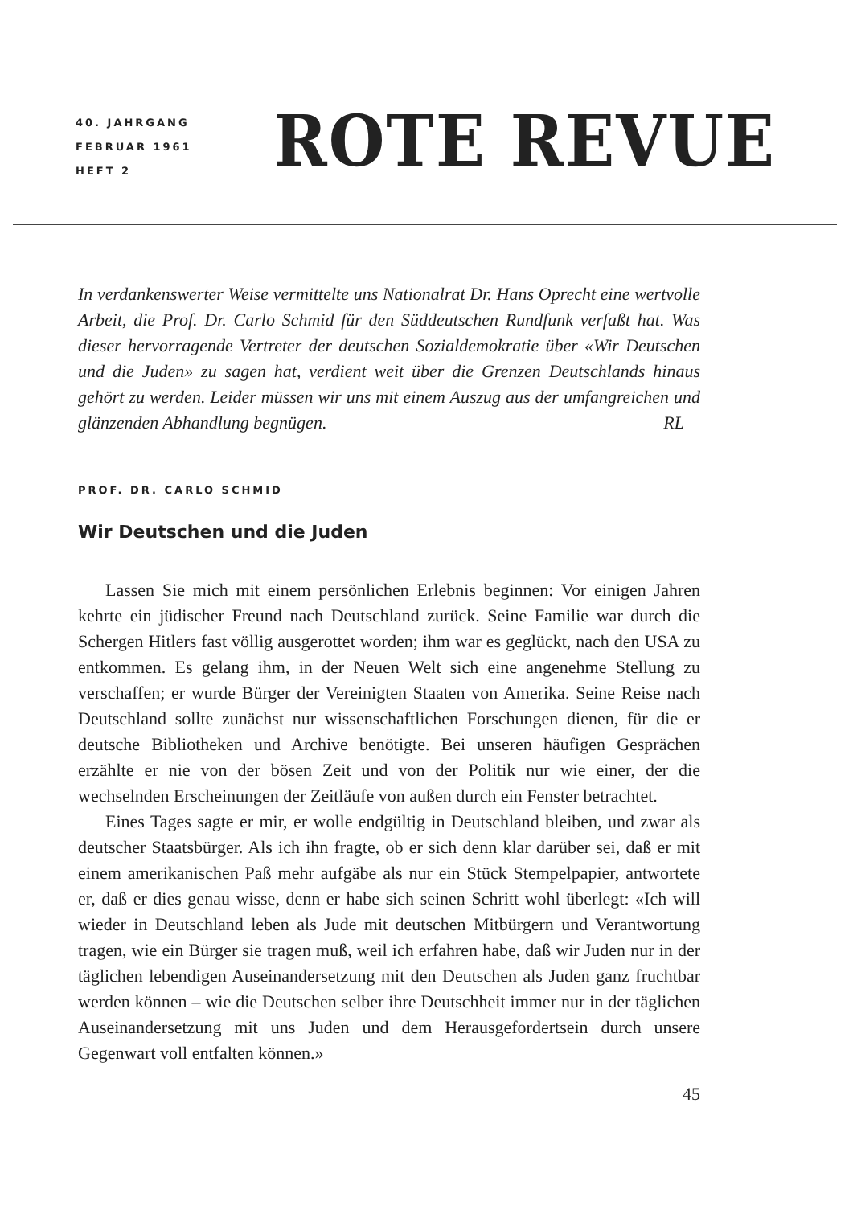40. JAHRGANG
FEBRUAR 1961
HEFT 2
ROTE REVUE
In verdankenswerter Weise vermittelte uns Nationalrat Dr. Hans Oprecht eine wertvolle Arbeit, die Prof. Dr. Carlo Schmid für den Süddeutschen Rundfunk verfaßt hat. Was dieser hervorragende Vertreter der deutschen Sozialdemokratie über «Wir Deutschen und die Juden» zu sagen hat, verdient weit über die Grenzen Deutschlands hinaus gehört zu werden. Leider müssen wir uns mit einem Auszug aus der umfangreichen und glänzenden Abhandlung begnügen. RL
PROF. DR. CARLO SCHMID
Wir Deutschen und die Juden
Lassen Sie mich mit einem persönlichen Erlebnis beginnen: Vor einigen Jahren kehrte ein jüdischer Freund nach Deutschland zurück. Seine Familie war durch die Schergen Hitlers fast völlig ausgerottet worden; ihm war es geglückt, nach den USA zu entkommen. Es gelang ihm, in der Neuen Welt sich eine angenehme Stellung zu verschaffen; er wurde Bürger der Vereinigten Staaten von Amerika. Seine Reise nach Deutschland sollte zunächst nur wissenschaftlichen Forschungen dienen, für die er deutsche Bibliotheken und Archive benötigte. Bei unseren häufigen Gesprächen erzählte er nie von der bösen Zeit und von der Politik nur wie einer, der die wechselnden Erscheinungen der Zeitläufe von außen durch ein Fenster betrachtet.
Eines Tages sagte er mir, er wolle endgültig in Deutschland bleiben, und zwar als deutscher Staatsbürger. Als ich ihn fragte, ob er sich denn klar darüber sei, daß er mit einem amerikanischen Paß mehr aufgäbe als nur ein Stück Stempelpapier, antwortete er, daß er dies genau wisse, denn er habe sich seinen Schritt wohl überlegt: «Ich will wieder in Deutschland leben als Jude mit deutschen Mitbürgern und Verantwortung tragen, wie ein Bürger sie tragen muß, weil ich erfahren habe, daß wir Juden nur in der täglichen lebendigen Auseinandersetzung mit den Deutschen als Juden ganz fruchtbar werden können – wie die Deutschen selber ihre Deutschheit immer nur in der täglichen Auseinandersetzung mit uns Juden und dem Herausgefordertsein durch unsere Gegenwart voll entfalten können.»
45